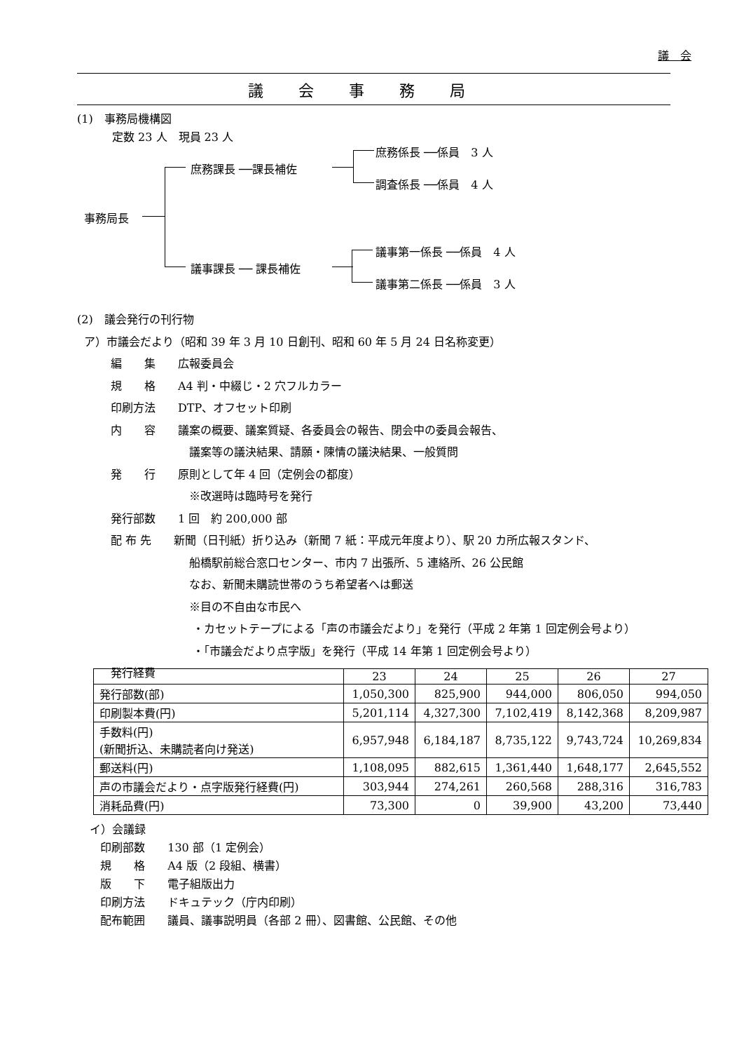議　会
議会事務局
(1)　事務局機構図
定数 23 人　現員 23 人
庶務係長 ──係員　3 人
庶務課長 ──課長補佐
調査係長 ──係員　4 人
事務局長
議事第一係長 ──係員　4 人
議事課長 ── 課長補佐
議事第二係長 ──係員　3 人
(2)　議会発行の刊行物
ア）市議会だより（昭和 39 年 3 月 10 日創刊、昭和 60 年 5 月 24 日名称変更）
編　　集　　広報委員会
規　　格　　A4 判・中綴じ・2 穴フルカラー
印刷方法　　DTP、オフセット印刷
内　　容　　議案の概要、議案質疑、各委員会の報告、閉会中の委員会報告、
議案等の議決結果、請願・陳情の議決結果、一般質問
発　　行　　原則として年 4 回（定例会の都度）
※改選時は臨時号を発行
発行部数　　1 回　約 200,000 部
配 布 先　　新聞（日刊紙）折り込み（新聞 7 紙：平成元年度より）、駅 20 カ所広報スタンド、
船橋駅前総合窓口センター、市内 7 出張所、5 連絡所、26 公民館
なお、新聞未購読世帯のうち希望者へは郵送
※目の不自由な市民へ
・カセットテープによる「声の市議会だより」を発行（平成 2 年第 1 回定例会号より）
・「市議会だより点字版」を発行（平成 14 年第 1 回定例会号より）
発行経費
| | 23 | 24 | 25 | 26 | 27 |
| 発行部数(部) | 1,050,300 | 825,900 | 944,000 | 806,050 | 994,050 |
| 印刷製本費(円) | 5,201,114 | 4,327,300 | 7,102,419 | 8,142,368 | 8,209,987 |
| 手数料(円) (新聞折込、未購読者向け発送) | 6,957,948 | 6,184,187 | 8,735,122 | 9,743,724 | 10,269,834 |
| 郵送料(円) | 1,108,095 | 882,615 | 1,361,440 | 1,648,177 | 2,645,552 |
| 声の市議会だより・点字版発行経費(円) | 303,944 | 274,261 | 260,568 | 288,316 | 316,783 |
| 消耗品費(円) | 73,300 | 0 | 39,900 | 43,200 | 73,440 |
イ）会議録
印刷部数　　130 部（1 定例会）
規　　格　　A4 版（2 段組、横書）
版　　下　　電子組版出力
印刷方法　　ドキュテック（庁内印刷）
配布範囲　　議員、議事説明員（各部 2 冊）、図書館、公民館、その他